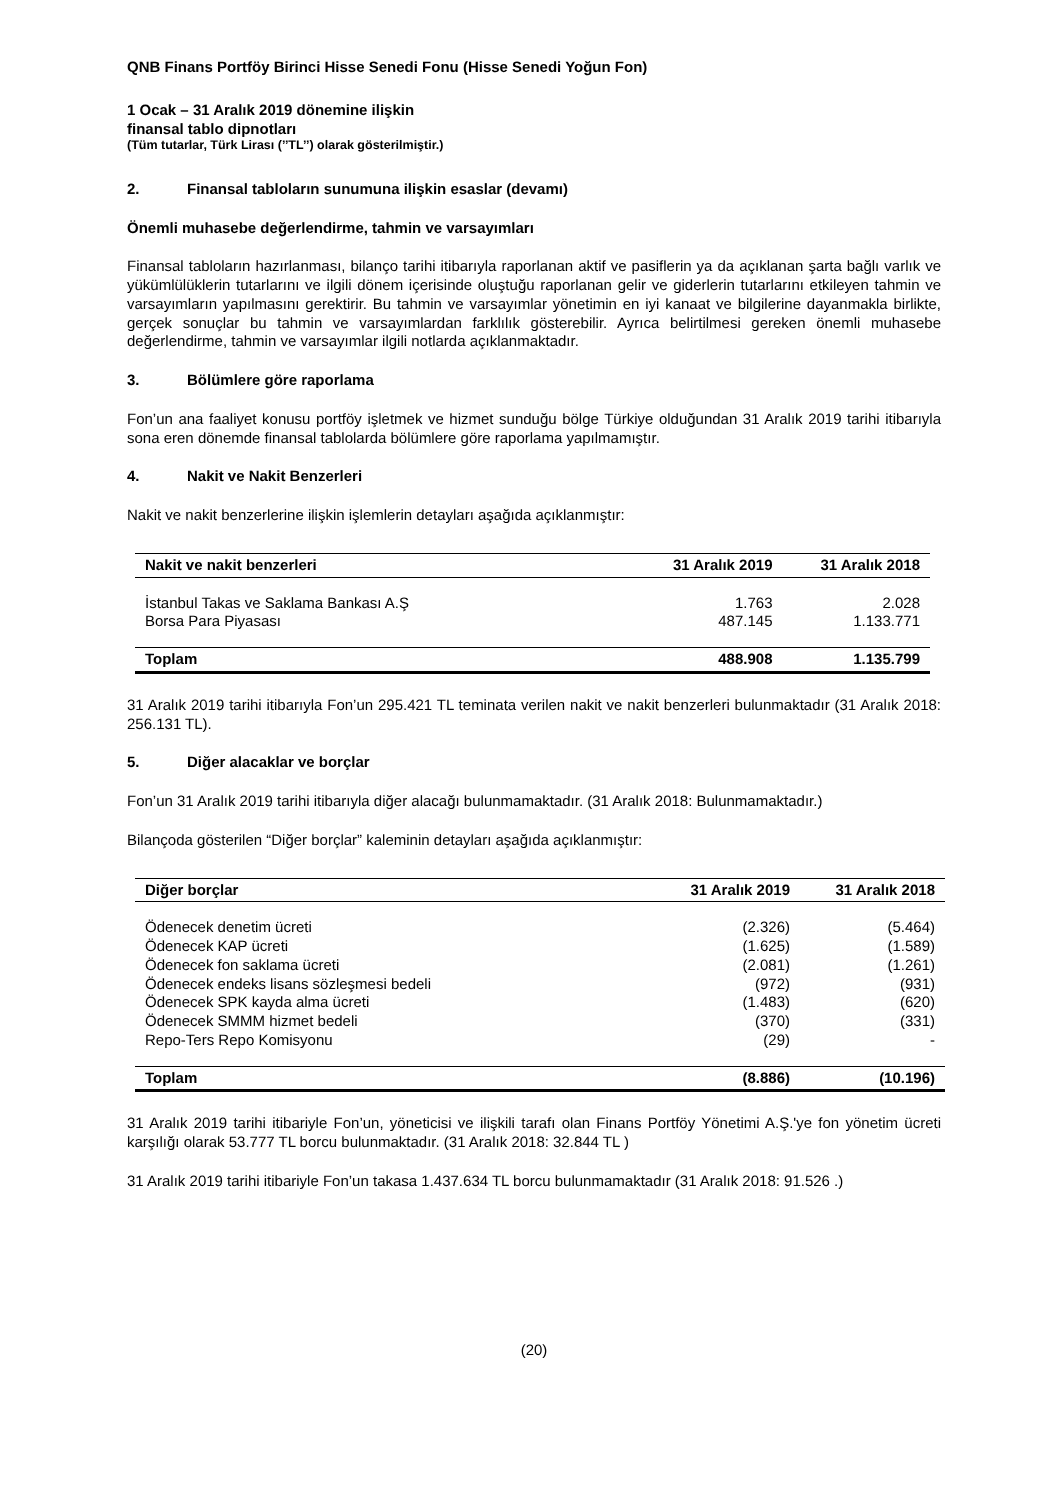QNB Finans Portföy Birinci Hisse Senedi Fonu (Hisse Senedi Yoğun Fon)
1 Ocak – 31 Aralık 2019 dönemine ilişkin
finansal tablo dipnotları
(Tüm tutarlar, Türk Lirası (’’TL’’) olarak gösterilmiştir.)
2. Finansal tabloların sunumuna ilişkin esaslar (devamı)
Önemli muhasebe değerlendirme, tahmin ve varsayımları
Finansal tabloların hazırlanması, bilanço tarihi itibarıyla raporlanan aktif ve pasiflerin ya da açıklanan şarta bağlı varlık ve yükümlülüklerin tutarlarını ve ilgili dönem içerisinde oluştuğu raporlanan gelir ve giderlerin tutarlarını etkileyen tahmin ve varsayımların yapılmasını gerektirir. Bu tahmin ve varsayımlar yönetimin en iyi kanaat ve bilgilerine dayanmakla birlikte, gerçek sonuçlar bu tahmin ve varsayımlardan farklılık gösterebilir. Ayrıca belirtilmesi gereken önemli muhasebe değerlendirme, tahmin ve varsayımlar ilgili notlarda açıklanmaktadır.
3. Bölümlere göre raporlama
Fon’un ana faaliyet konusu portföy işletmek ve hizmet sunduğu bölge Türkiye olduğundan 31 Aralık 2019 tarihi itibarıyla sona eren dönemde finansal tablolarda bölümlere göre raporlama yapılmamıştır.
4. Nakit ve Nakit Benzerleri
Nakit ve nakit benzerlerine ilişkin işlemlerin detayları aşağıda açıklanmıştır:
| Nakit ve nakit benzerleri | 31 Aralık 2019 | 31 Aralık 2018 |
| --- | --- | --- |
| İstanbul Takas ve Saklama Bankası A.Ş | 1.763 | 2.028 |
| Borsa Para Piyasası | 487.145 | 1.133.771 |
| Toplam | 488.908 | 1.135.799 |
31 Aralık 2019 tarihi itibarıyla Fon’un 295.421 TL teminata verilen nakit ve nakit benzerleri bulunmaktadır (31 Aralık 2018: 256.131 TL).
5. Diğer alacaklar ve borçlar
Fon’un 31 Aralık 2019 tarihi itibarıyla diğer alacağı bulunmamaktadır. (31 Aralık 2018: Bulunmamaktadır.)
Bilançoda gösterilen “Diğer borçlar” kaleminin detayları aşağıda açıklanmıştır:
| Diğer borçlar | 31 Aralık 2019 | 31 Aralık 2018 |
| --- | --- | --- |
| Ödenecek denetim ücreti | (2.326) | (5.464) |
| Ödenecek KAP ücreti | (1.625) | (1.589) |
| Ödenecek fon saklama ücreti | (2.081) | (1.261) |
| Ödenecek endeks lisans sözleşmesi bedeli | (972) | (931) |
| Ödenecek SPK kayda alma ücreti | (1.483) | (620) |
| Ödenecek SMMM hizmet bedeli | (370) | (331) |
| Repo-Ters Repo Komisyonu | (29) | - |
| Toplam | (8.886) | (10.196) |
31 Aralık 2019 tarihi itibariyle Fon’un, yöneticisi ve ilişkili tarafı olan Finans Portföy Yönetimi A.Ş.'ye fon yönetim ücreti karşılığı olarak 53.777 TL borcu bulunmaktadır. (31 Aralık 2018: 32.844 TL )
31 Aralık 2019 tarihi itibariyle Fon’un takasa 1.437.634 TL borcu bulunmamaktadır (31 Aralık 2018: 91.526 .)
(20)